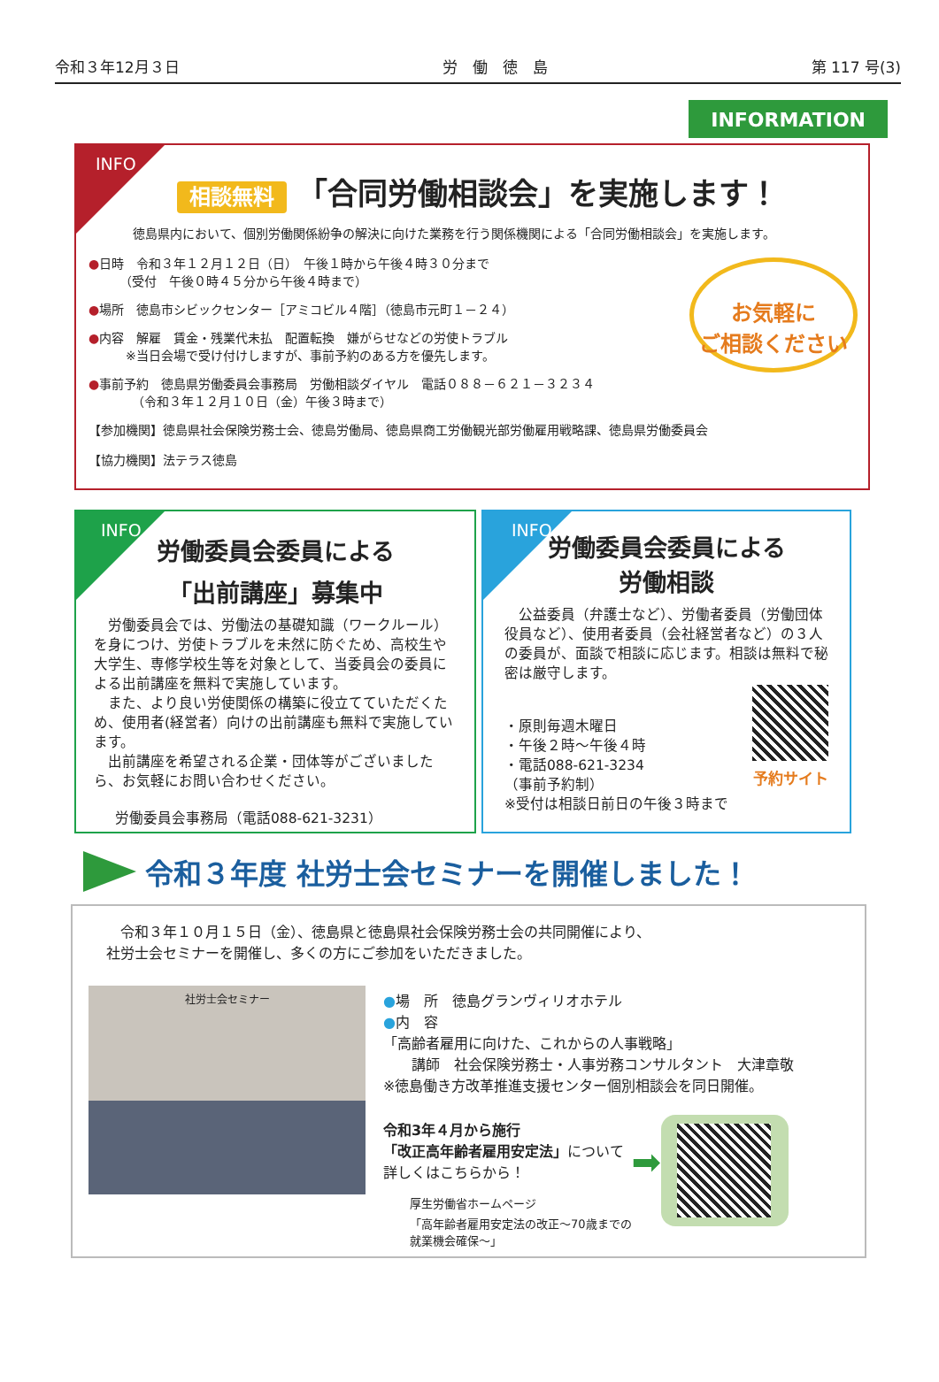令和３年12月３日 労　働　徳　島 第 117 号(3)
INFORMATION
INFO
相談無料 「合同労働相談会」を実施します！
徳島県内において、個別労働関係紛争の解決に向けた業務を行う関係機関による「合同労働相談会」を実施します。
お気軽に
ご相談ください
●日時　令和３年１２月１２日（日）　午後１時から午後４時３０分まで
　　　（受付　午後０時４５分から午後４時まで）
●場所　徳島市シビックセンター［アミコビル４階］（徳島市元町１－２４）
●内容　解雇　賃金・残業代未払　配置転換　嫌がらせなどの労使トラブル
　　　※当日会場で受け付けしますが、事前予約のある方を優先します。
●事前予約　徳島県労働委員会事務局　労働相談ダイヤル　電話０８８－６２１－３２３４
　　　　（令和３年１２月１０日（金）午後３時まで）
【参加機関】徳島県社会保険労務士会、徳島労働局、徳島県商工労働観光部労働雇用戦略課、徳島県労働委員会
【協力機関】法テラス徳島
INFO
労働委員会委員による
「出前講座」募集中
　労働委員会では、労働法の基礎知識（ワークルール）を身につけ、労使トラブルを未然に防ぐため、高校生や大学生、専修学校生等を対象として、当委員会の委員による出前講座を無料で実施しています。
　また、より良い労使関係の構築に役立てていただくため、使用者(経営者）向けの出前講座も無料で実施しています。
　出前講座を希望される企業・団体等がございましたら、お気軽にお問い合わせください。
労働委員会事務局（電話088-621-3231）
INFO
労働委員会委員による
労働相談
　公益委員（弁護士など）、労働者委員（労働団体役員など）、使用者委員（会社経営者など）の３人の委員が、面談で相談に応じます。相談は無料で秘密は厳守します。
予約サイト
・原則毎週木曜日
・午後２時～午後４時
・電話088-621-3234
（事前予約制）
※受付は相談日前日の午後３時まで
令和３年度 社労士会セミナーを開催しました！
　令和３年１０月１５日（金）、徳島県と徳島県社会保険労務士会の共同開催により、
社労士会セミナーを開催し、多くの方にご参加をいただきました。
社労士会セミナー
●場　所　徳島グランヴィリオホテル
●内　容
「高齢者雇用に向けた、これからの人事戦略」
　　講師　社会保険労務士・人事労務コンサルタント　大津章敬
※徳島働き方改革推進支援センター個別相談会を同日開催。
令和3年４月から施行
「改正高年齢者雇用安定法」について
詳しくはこちらから！
厚生労働省ホームページ
「高年齢者雇用安定法の改正～70歳までの
就業機会確保～」
➡